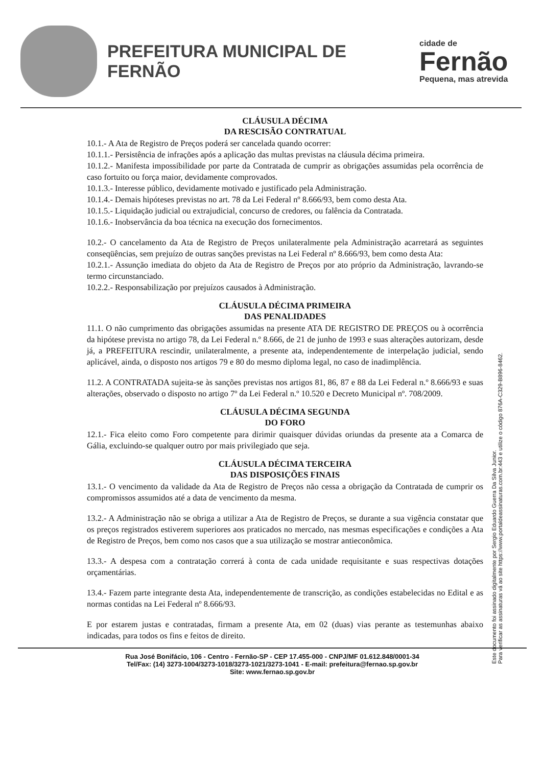PREFEITURA MUNICIPAL DE FERNÃO
cidade de
Fernão
Pequena, mas atrevida
CLÁUSULA DÉCIMA
DA RESCISÃO CONTRATUAL
10.1.- A Ata de Registro de Preços poderá ser cancelada quando ocorrer:
10.1.1.- Persistência de infrações após a aplicação das multas previstas na cláusula décima primeira.
10.1.2.- Manifesta impossibilidade por parte da Contratada de cumprir as obrigações assumidas pela ocorrência de caso fortuito ou força maior, devidamente comprovados.
10.1.3.- Interesse público, devidamente motivado e justificado pela Administração.
10.1.4.- Demais hipóteses previstas no art. 78 da Lei Federal nº 8.666/93, bem como desta Ata.
10.1.5.- Liquidação judicial ou extrajudicial, concurso de credores, ou falência da Contratada.
10.1.6.- Inobservância da boa técnica na execução dos fornecimentos.
10.2.- O cancelamento da Ata de Registro de Preços unilateralmente pela Administração acarretará as seguintes conseqüências, sem prejuízo de outras sanções previstas na Lei Federal nº 8.666/93, bem como desta Ata:
10.2.1.- Assunção imediata do objeto da Ata de Registro de Preços por ato próprio da Administração, lavrando-se termo circunstanciado.
10.2.2.- Responsabilização por prejuízos causados à Administração.
CLÁUSULA DÉCIMA PRIMEIRA
DAS PENALIDADES
11.1. O não cumprimento das obrigações assumidas na presente ATA DE REGISTRO DE PREÇOS ou à ocorrência da hipótese prevista no artigo 78, da Lei Federal n.º 8.666, de 21 de junho de 1993 e suas alterações autorizam, desde já, a PREFEITURA rescindir, unilateralmente, a presente ata, independentemente de interpelação judicial, sendo aplicável, ainda, o disposto nos artigos 79 e 80 do mesmo diploma legal, no caso de inadimplência.
11.2. A CONTRATADA sujeita-se às sanções previstas nos artigos 81, 86, 87 e 88 da Lei Federal n.º 8.666/93 e suas alterações, observado o disposto no artigo 7º da Lei Federal n.º 10.520 e Decreto Municipal nº. 708/2009.
CLÁUSULA DÉCIMA SEGUNDA
DO FORO
12.1.- Fica eleito como Foro competente para dirimir quaisquer dúvidas oriundas da presente ata a Comarca de Gália, excluindo-se qualquer outro por mais privilegiado que seja.
CLÁUSULA DÉCIMA TERCEIRA
DAS DISPOSIÇÕES FINAIS
13.1.- O vencimento da validade da Ata de Registro de Preços não cessa a obrigação da Contratada de cumprir os compromissos assumidos até a data de vencimento da mesma.
13.2.- A Administração não se obriga a utilizar a Ata de Registro de Preços, se durante a sua vigência constatar que os preços registrados estiverem superiores aos praticados no mercado, nas mesmas especificações e condições a Ata de Registro de Preços, bem como nos casos que a sua utilização se mostrar antieconômica.
13.3.- A despesa com a contratação correrá à conta de cada unidade requisitante e suas respectivas dotações orçamentárias.
13.4.- Fazem parte integrante desta Ata, independentemente de transcrição, as condições estabelecidas no Edital e as normas contidas na Lei Federal nº 8.666/93.
E por estarem justas e contratadas, firmam a presente Ata, em 02 (duas) vias perante as testemunhas abaixo indicadas, para todos os fins e feitos de direito.
Este documento foi assinado digitalmente por Sergio Eduardo Guerra Da Silva Junior.
Para verificar as assinaturas vá ao site https://www.portaldeassinaturas.com.br:443 e utilize o código 876A-C329-B896-8462.
Rua José Bonifácio, 106 - Centro - Fernão-SP - CEP 17.455-000 - CNPJ/MF 01.612.848/0001-34
Tel/Fax: (14) 3273-1004/3273-1018/3273-1021/3273-1041 - E-mail: prefeitura@fernao.sp.gov.br
Site: www.fernao.sp.gov.br